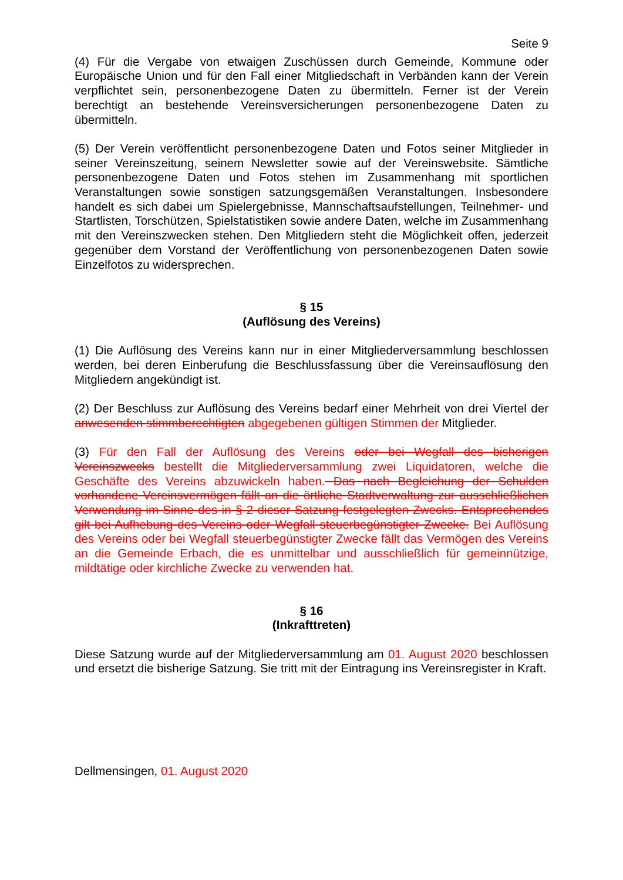Seite 9
(4) Für die Vergabe von etwaigen Zuschüssen durch Gemeinde, Kommune oder Europäische Union und für den Fall einer Mitgliedschaft in Verbänden kann der Verein verpflichtet sein, personenbezogene Daten zu übermitteln. Ferner ist der Verein berechtigt an bestehende Vereinsversicherungen personenbezogene Daten zu übermitteln.
(5) Der Verein veröffentlicht personenbezogene Daten und Fotos seiner Mitglieder in seiner Vereinszeitung, seinem Newsletter sowie auf der Vereinswebsite. Sämtliche personenbezogene Daten und Fotos stehen im Zusammenhang mit sportlichen Veranstaltungen sowie sonstigen satzungsgemäßen Veranstaltungen. Insbesondere handelt es sich dabei um Spielergebnisse, Mannschaftsaufstellungen, Teilnehmer- und Startlisten, Torschützen, Spielstatistiken sowie andere Daten, welche im Zusammenhang mit den Vereinszwecken stehen. Den Mitgliedern steht die Möglichkeit offen, jederzeit gegenüber dem Vorstand der Veröffentlichung von personenbezogenen Daten sowie Einzelfotos zu widersprechen.
§ 15
(Auflösung des Vereins)
(1) Die Auflösung des Vereins kann nur in einer Mitgliederversammlung beschlossen werden, bei deren Einberufung die Beschlussfassung über die Vereinsauflösung den Mitgliedern angekündigt ist.
(2) Der Beschluss zur Auflösung des Vereins bedarf einer Mehrheit von drei Viertel der anwesenden stimmberechtigten abgegebenen gültigen Stimmen der Mitglieder.
(3) Für den Fall der Auflösung des Vereins oder bei Wegfall des bisherigen Vereinszwecks bestellt die Mitgliederversammlung zwei Liquidatoren, welche die Geschäfte des Vereins abzuwickeln haben. Das nach Begleichung der Schulden vorhandene Vereinsvermögen fällt an die örtliche Stadtverwaltung zur ausschließlichen Verwendung im Sinne des in § 2 dieser Satzung festgelegten Zwecks. Entsprechendes gilt bei Aufhebung des Vereins oder Wegfall steuerbegünstigter Zwecke. Bei Auflösung des Vereins oder bei Wegfall steuerbegünstigter Zwecke fällt das Vermögen des Vereins an die Gemeinde Erbach, die es unmittelbar und ausschließlich für gemeinnützige, mildtätige oder kirchliche Zwecke zu verwenden hat.
§ 16
(Inkrafttreten)
Diese Satzung wurde auf der Mitgliederversammlung am 01. August 2020 beschlossen und ersetzt die bisherige Satzung. Sie tritt mit der Eintragung ins Vereinsregister in Kraft.
Dellmensingen, 01. August 2020